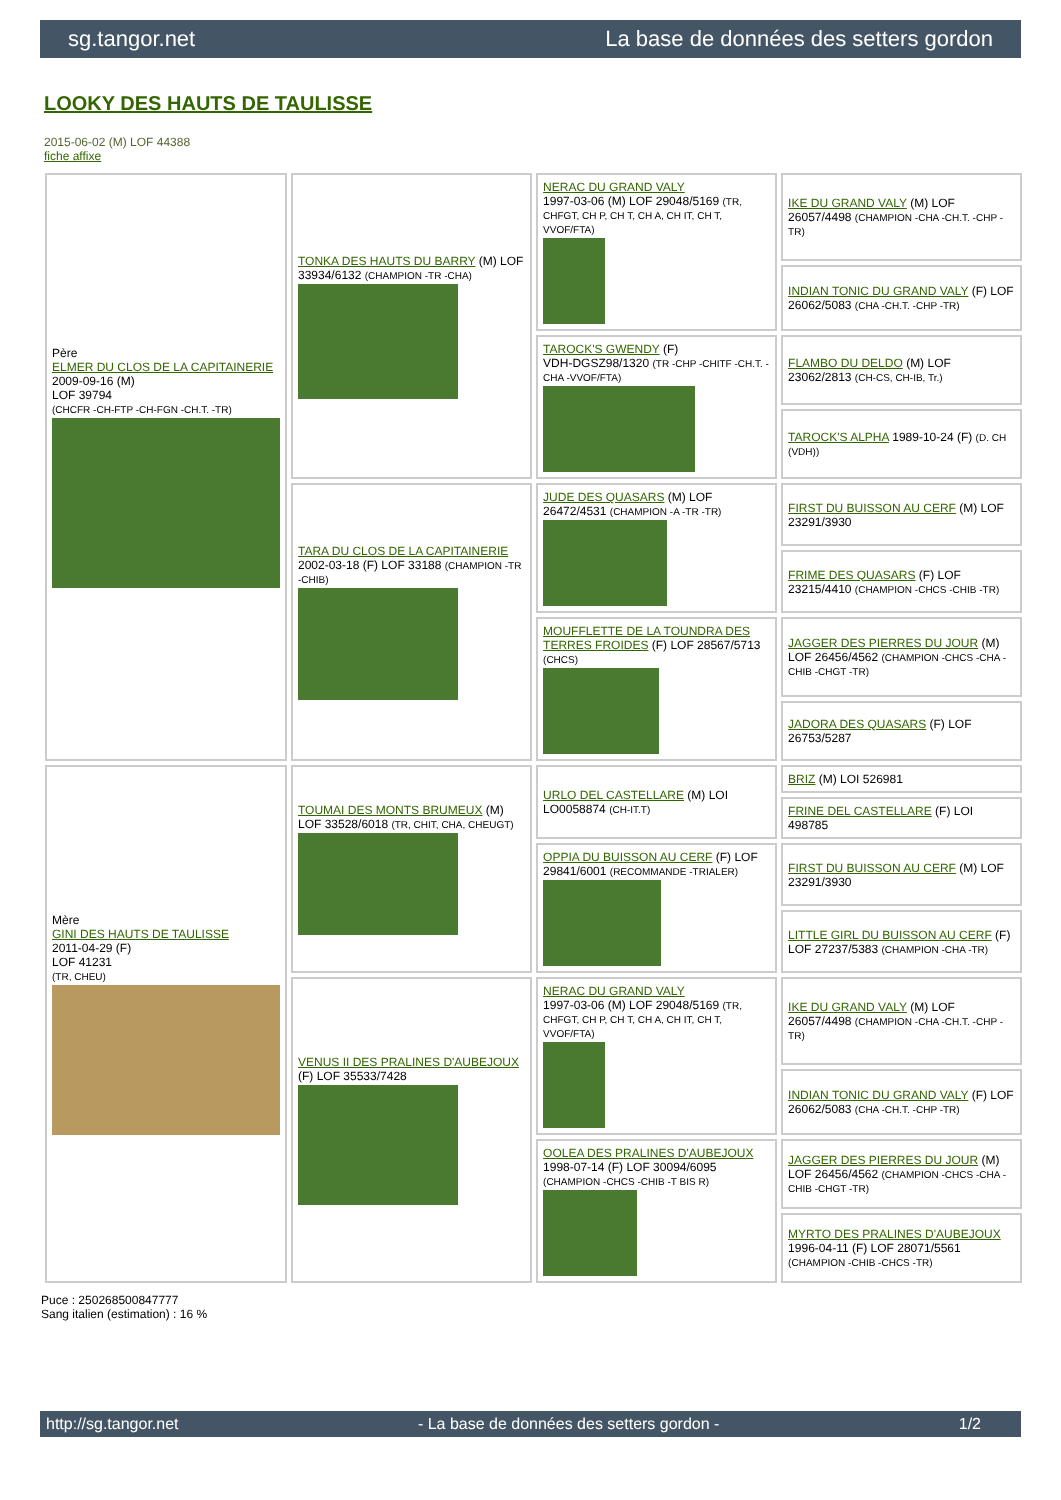sg.tangor.net La base de données des setters gordon
LOOKY DES HAUTS DE TAULISSE
2015-06-02 (M) LOF 44388
fiche affixe
| Père ELMER DU CLOS DE LA CAPITAINERIE 2009-09-16 (M) LOF 39794 (CHCFR -CH-FTP -CH-FGN -CH.T. -TR) | TONKA DES HAUTS DU BARRY (M) LOF 33934/6132 (CHAMPION -TR -CHA) | NERAC DU GRAND VALY 1997-03-06 (M) LOF 29048/5169 (TR, CHFGT, CH P, CH T, CH A, CH IT, CH T, VVOF/FTA) | IKE DU GRAND VALY (M) LOF 26057/4498 (CHAMPION -CHA -CH.T. -CHP -TR) |
| | | | INDIAN TONIC DU GRAND VALY (F) LOF 26062/5083 (CHA -CH.T. -CHP -TR) |
| | | TAROCK'S GWENDY (F) VDH-DGSZ98/1320 (TR -CHP -CHITF -CH.T. -CHA -VVOF/FTA) | FLAMBO DU DELDO (M) LOF 23062/2813 (CH-CS, CH-IB, Tr.) |
| | | | TAROCK'S ALPHA 1989-10-24 (F) (D. CH (VDH)) |
| | TARA DU CLOS DE LA CAPITAINERIE 2002-03-18 (F) LOF 33188 (CHAMPION -TR -CHIB) | JUDE DES QUASARS (M) LOF 26472/4531 (CHAMPION -A -TR -TR) | FIRST DU BUISSON AU CERF (M) LOF 23291/3930 |
| | | | FRIME DES QUASARS (F) LOF 23215/4410 (CHAMPION -CHCS -CHIB -TR) |
| | | MOUFFLETTE DE LA TOUNDRA DES TERRES FROIDES (F) LOF 28567/5713 (CHCS) | JAGGER DES PIERRES DU JOUR (M) LOF 26456/4562 (CHAMPION -CHCS -CHA -CHIB -CHGT -TR) |
| | | | JADORA DES QUASARS (F) LOF 26753/5287 |
| Mère GINI DES HAUTS DE TAULISSE 2011-04-29 (F) LOF 41231 (TR, CHEU) | TOUMAI DES MONTS BRUMEUX (M) LOF 33528/6018 (TR, CHIT, CHA, CHEUGT) | URLO DEL CASTELLARE (M) LOI LO0058874 (CH-IT.T) | BRIZ (M) LOI 526981 |
| | | | FRINE DEL CASTELLARE (F) LOI 498785 |
| | | OPPIA DU BUISSON AU CERF (F) LOF 29841/6001 (RECOMMANDE -TRIALER) | FIRST DU BUISSON AU CERF (M) LOF 23291/3930 |
| | | | LITTLE GIRL DU BUISSON AU CERF (F) LOF 27237/5383 (CHAMPION -CHA -TR) |
| | VENUS II DES PRALINES D'AUBEJOUX (F) LOF 35533/7428 | NERAC DU GRAND VALY 1997-03-06 (M) LOF 29048/5169 (TR, CHFGT, CH P, CH T, CH A, CH IT, CH T, VVOF/FTA) | IKE DU GRAND VALY (M) LOF 26057/4498 (CHAMPION -CHA -CH.T. -CHP -TR) |
| | | | INDIAN TONIC DU GRAND VALY (F) LOF 26062/5083 (CHA -CH.T. -CHP -TR) |
| | | OOLEA DES PRALINES D'AUBEJOUX 1998-07-14 (F) LOF 30094/6095 (CHAMPION -CHCS -CHIB -T BIS R) | JAGGER DES PIERRES DU JOUR (M) LOF 26456/4562 (CHAMPION -CHCS -CHA -CHIB -CHGT -TR) |
| | | | MYRTO DES PRALINES D'AUBEJOUX 1996-04-11 (F) LOF 28071/5561 (CHAMPION -CHIB -CHCS -TR) |
Puce : 250268500847777
Sang italien (estimation) : 16 %
http://sg.tangor.net - La base de données des setters gordon - 1/2